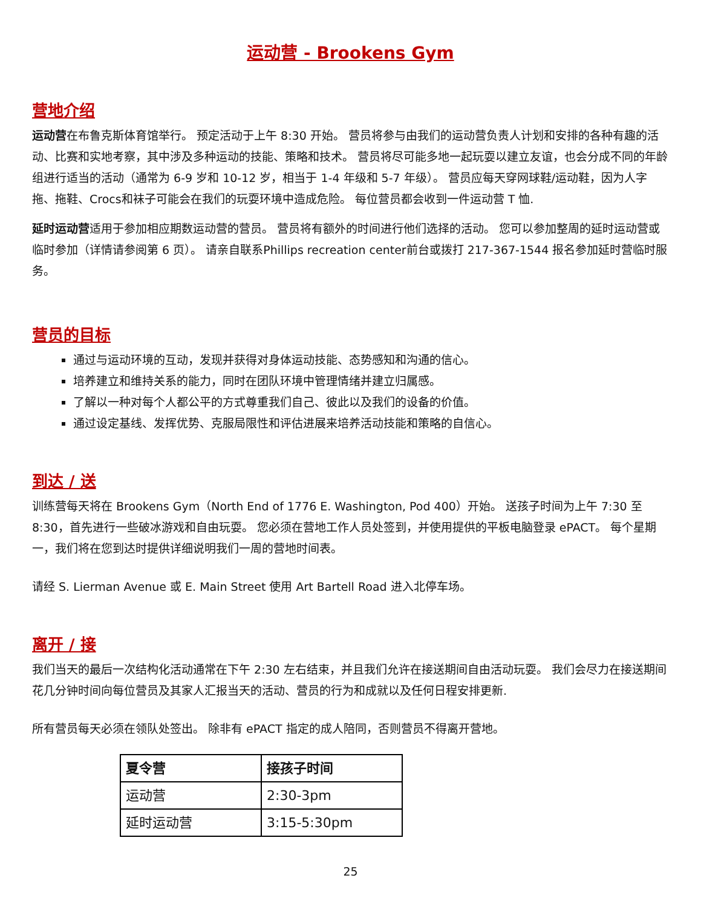运动营 - Brookens Gym
营地介绍
运动营在布鲁克斯体育馆举行。 预定活动于上午 8:30 开始。 营员将参与由我们的运动营负责人计划和安排的各种有趣的活动、比赛和实地考察，其中涉及多种运动的技能、策略和技术。 营员将尽可能多地一起玩耍以建立友谊，也会分成不同的年龄组进行适当的活动（通常为 6-9 岁和 10-12 岁，相当于 1-4 年级和 5-7 年级）。 营员应每天穿网球鞋/运动鞋，因为人字拖、拖鞋、Crocs和袜子可能会在我们的玩耍环境中造成危险。 每位营员都会收到一件运动营 T 恤.
延时运动营适用于参加相应期数运动营的营员。 营员将有额外的时间进行他们选择的活动。 您可以参加整周的延时运动营或临时参加（详情请参阅第 6 页）。 请亲自联系Phillips recreation center前台或拨打 217-367-1544 报名参加延时营临时服务。
营员的目标
通过与运动环境的互动，发现并获得对身体运动技能、态势感知和沟通的信心。
培养建立和维持关系的能力，同时在团队环境中管理情绪并建立归属感。
了解以一种对每个人都公平的方式尊重我们自己、彼此以及我们的设备的价值。
通过设定基线、发挥优势、克服局限性和评估进展来培养活动技能和策略的自信心。
到达 / 送
训练营每天将在 Brookens Gym（North End of 1776 E. Washington, Pod 400）开始。 送孩子时间为上午 7:30 至 8:30，首先进行一些破冰游戏和自由玩耍。 您必须在营地工作人员处签到，并使用提供的平板电脑登录 ePACT。 每个星期一，我们将在您到达时提供详细说明我们一周的营地时间表。
请经 S. Lierman Avenue 或 E. Main Street 使用 Art Bartell Road 进入北停车场。
离开 / 接
我们当天的最后一次结构化活动通常在下午 2:30 左右结束，并且我们允许在接送期间自由活动玩耍。 我们会尽力在接送期间花几分钟时间向每位营员及其家人汇报当天的活动、营员的行为和成就以及任何日程安排更新.
所有营员每天必须在领队处签出。 除非有 ePACT 指定的成人陪同，否则营员不得离开营地。
| 夏令营 | 接孩子时间 |
| --- | --- |
| 运动营 | 2:30-3pm |
| 延时运动营 | 3:15-5:30pm |
25